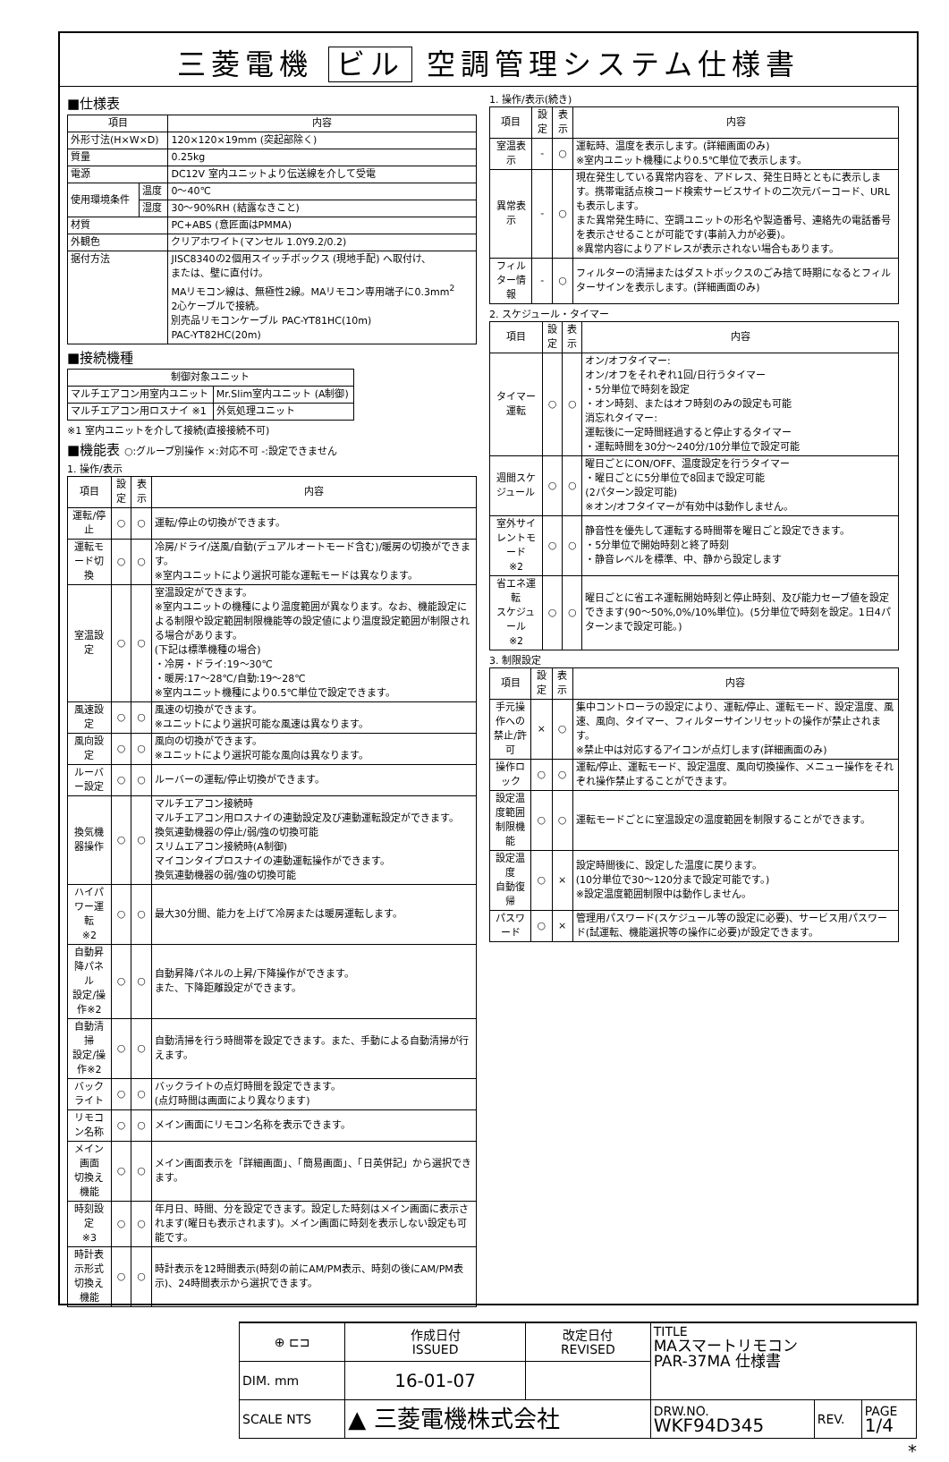三菱電機 ビル 空調管理システム仕様書
■仕様表
| 項目 | | 内容 |
| --- | --- | --- |
| 外形寸法(H×W×D) | | 120×120×19mm (突起部除く) |
| 質量 | | 0.25kg |
| 電源 | | DC12V 室内ユニットより伝送線を介して受電 |
| 使用環境条件 | 温度 | 0～40℃ |
| | 湿度 | 30～90%RH (結露なきこと) |
| 材質 | | PC+ABS (意匠面はPMMA) |
| 外観色 | | クリアホワイト(マンセル 1.0Y9.2/0.2) |
| 据付方法 | | JISC8340の2個用スイッチボックス (現地手配) へ取付け、 または、壁に直付け。 MAリモコン線は、無極性2線。MAリモコン専用端子に0.3mm<sup>2</sup> 2心ケーブルで接続。 別売品リモコンケーブル PAC-YT81HC(10m) PAC-YT82HC(20m) |
■接続機種
| 制御対象ユニット | |
| --- | --- |
| マルチエアコン用室内ユニット | Mr.Slim室内ユニット (A制御) |
| マルチエアコン用ロスナイ ※1 | 外気処理ユニット |
※1 室内ユニットを介して接続(直接接続不可)
■機能表 ○:グループ別操作 ×:対応不可 -:設定できません
1. 操作/表示
| 項目 | 設定 | 表示 | 内容 |
| --- | --- | --- | --- |
| 運転/停止 | ○ | ○ | 運転/停止の切換ができます。 |
| 運転モード切換 | ○ | ○ | 冷房/ドライ/送風/自動(デュアルオートモード含む)/暖房の切換ができます。 ※室内ユニットにより選択可能な運転モードは異なります。 |
| 室温設定 | ○ | ○ | 室温設定ができます。 ※室内ユニットの機種により温度範囲が異なります。なお、機能設定による制限や設定範囲制限機能等の設定値により温度設定範囲が制限される場合があります。 (下記は標準機種の場合) ・冷房・ドライ:19～30℃ ・暖房:17～28℃/自動:19～28℃ ※室内ユニット機種により0.5℃単位で設定できます。 |
| 風速設定 | ○ | ○ | 風速の切換ができます。 ※ユニットにより選択可能な風速は異なります。 |
| 風向設定 | ○ | ○ | 風向の切換ができます。 ※ユニットにより選択可能な風向は異なります。 |
| ルーバー設定 | ○ | ○ | ルーバーの運転/停止切換ができます。 |
| 換気機器操作 | ○ | ○ | マルチエアコン接続時 マルチエアコン用ロスナイの連動設定及び連動運転設定ができます。 換気連動機器の停止/弱/強の切換可能 スリムエアコン接続時(A制御) マイコンタイプロスナイの連動運転操作ができます。 換気連動機器の弱/強の切換可能 |
| ハイパワー運転 ※2 | ○ | ○ | 最大30分間、能力を上げて冷房または暖房運転します。 |
| 自動昇降パネル 設定/操作※2 | ○ | ○ | 自動昇降パネルの上昇/下降操作ができます。 また、下降距離設定ができます。 |
| 自動清掃 設定/操作※2 | ○ | ○ | 自動清掃を行う時間帯を設定できます。また、手動による自動清掃が行えます。 |
| バックライト | ○ | ○ | バックライトの点灯時間を設定できます。 (点灯時間は画面により異なります) |
| リモコン名称 | ○ | ○ | メイン画面にリモコン名称を表示できます。 |
| メイン画面 切換え機能 | ○ | ○ | メイン画面表示を「詳細画面」、「簡易画面」、「日英併記」から選択できます。 |
| 時刻設定 ※3 | ○ | ○ | 年月日、時間、分を設定できます。設定した時刻はメイン画面に表示されます(曜日も表示されます)。メイン画面に時刻を表示しない設定も可能です。 |
| 時計表示形式 切換え機能 | ○ | ○ | 時計表示を12時間表示(時刻の前にAM/PM表示、時刻の後にAM/PM表示)、24時間表示から選択できます。 |
1. 操作/表示(続き)
| 項目 | 設定 | 表示 | 内容 |
| --- | --- | --- | --- |
| 室温表示 | - | ○ | 運転時、温度を表示します。(詳細画面のみ) ※室内ユニット機種により0.5℃単位で表示します。 |
| 異常表示 | - | ○ | 現在発生している異常内容を、アドレス、発生日時とともに表示します。携帯電話点検コード検索サービスサイトの二次元バーコード、URLも表示します。 また異常発生時に、空調ユニットの形名や製造番号、連絡先の電話番号を表示させることが可能です(事前入力が必要)。 ※異常内容によりアドレスが表示されない場合もあります。 |
| フィルター情報 | - | ○ | フィルターの清掃またはダストボックスのごみ捨て時期になるとフィルターサインを表示します。(詳細画面のみ) |
2. スケジュール・タイマー
| 項目 | 設定 | 表示 | 内容 |
| --- | --- | --- | --- |
| タイマー運転 | ○ | ○ | オン/オフタイマー: オン/オフをそれぞれ1回/日行うタイマー ・5分単位で時刻を設定 ・オン時刻、またはオフ時刻のみの設定も可能 消忘れタイマー: 運転後に一定時間経過すると停止するタイマー ・運転時間を30分～240分/10分単位で設定可能 |
| 週間スケジュール | ○ | ○ | 曜日ごとにON/OFF、温度設定を行うタイマー ・曜日ごとに5分単位で8回まで設定可能 (2パターン設定可能) ※オン/オフタイマーが有効中は動作しません。 |
| 室外サイレントモード ※2 | ○ | ○ | 静音性を優先して運転する時間帯を曜日ごと設定できます。 ・5分単位で開始時刻と終了時刻 ・静音レベルを標準、中、静から設定します |
| 省エネ運転 スケジュール ※2 | ○ | ○ | 曜日ごとに省エネ運転開始時刻と停止時刻、及び能力セーブ値を設定できます(90～50%,0%/10%単位)。(5分単位で時刻を設定。1日4パターンまで設定可能。) |
3. 制限設定
| 項目 | 設定 | 表示 | 内容 |
| --- | --- | --- | --- |
| 手元操作への 禁止/許可 | × | ○ | 集中コントローラの設定により、運転/停止、運転モード、設定温度、風速、風向、タイマー、フィルターサインリセットの操作が禁止されます。 ※禁止中は対応するアイコンが点灯します(詳細画面のみ) |
| 操作ロック | ○ | ○ | 運転/停止、運転モード、設定温度、風向切換操作、メニュー操作をそれぞれ操作禁止することができます。 |
| 設定温度範囲 制限機能 | ○ | ○ | 運転モードごとに室温設定の温度範囲を制限することができます。 |
| 設定温度 自動復帰 | ○ | × | 設定時間後に、設定した温度に戻ります。 (10分単位で30～120分まで設定可能です。) ※設定温度範囲制限中は動作しません。 |
| パスワード | ○ | × | 管理用パスワード(スケジュール等の設定に必要)、サービス用パスワード(試運転、機能選択等の操作に必要)が設定できます。 |
| ⊕ ⊏⊐ | 作成日付 ISSUED | 改定日付 REVISED | TITLE MAスマートリモコン PAR-37MA 仕様書 | | |
| DIM. mm | 16-01-07 | | | | |
| SCALE NTS | ▲ 三菱電機株式会社 | | DRW.NO. WKF94D345 | REV. | PAGE 1/4 |
*